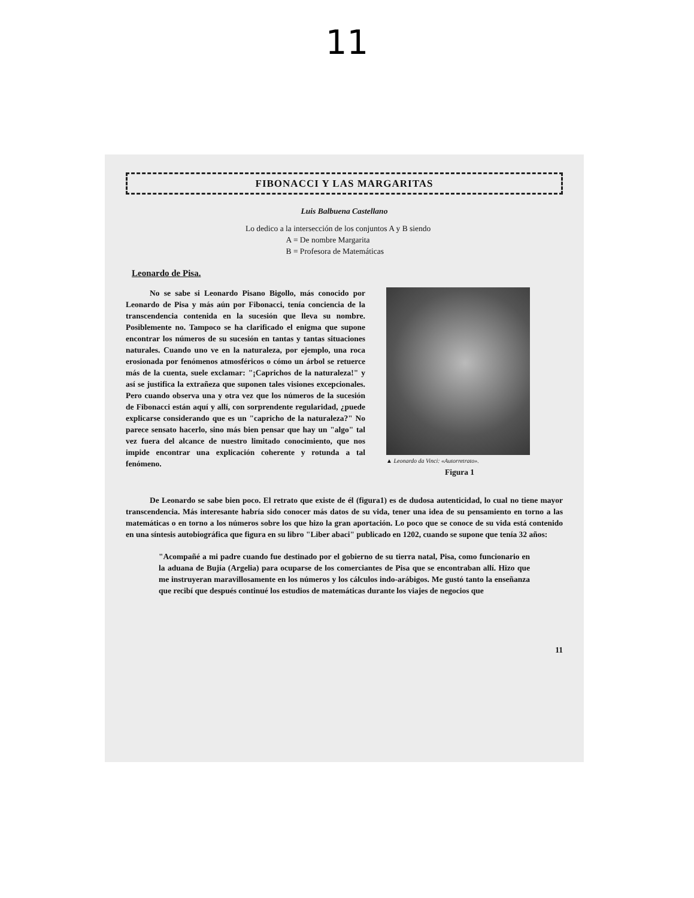11
FIBONACCI Y LAS MARGARITAS
Luis Balbuena Castellano
Lo dedico a la intersección de los conjuntos A y B siendo
A = De nombre Margarita
B = Profesora de Matemáticas
Leonardo de Pisa.
No se sabe si Leonardo Pisano Bigollo, más conocido por Leonardo de Pisa y más aún por Fibonacci, tenía conciencia de la transcendencia contenida en la sucesión que lleva su nombre. Posiblemente no. Tampoco se ha clarificado el enigma que supone encontrar los números de su sucesión en tantas y tantas situaciones naturales. Cuando uno ve en la naturaleza, por ejemplo, una roca erosionada por fenómenos atmosféricos o cómo un árbol se retuerce más de la cuenta, suele exclamar: "¡Caprichos de la naturaleza!" y así se justifica la extrañeza que suponen tales visiones excepcionales. Pero cuando observa una y otra vez que los números de la sucesión de Fibonacci están aquí y allí, con sorprendente regularidad, ¿puede explicarse considerando que es un "capricho de la naturaleza?" No parece sensato hacerlo, sino más bien pensar que hay un "algo" tal vez fuera del alcance de nuestro limitado conocimiento, que nos impide encontrar una explicación coherente y rotunda a tal fenómeno.
▲ Leonardo da Vinci: «Autorretrato».
Figura 1
De Leonardo se sabe bien poco. El retrato que existe de él (figura1) es de dudosa autenticidad, lo cual no tiene mayor transcendencia. Más interesante habría sido conocer más datos de su vida, tener una idea de su pensamiento en torno a las matemáticas o en torno a los números sobre los que hizo la gran aportación. Lo poco que se conoce de su vida está contenido en una síntesis autobiográfica que figura en su libro "Liber abaci" publicado en 1202, cuando se supone que tenía 32 años:
"Acompañé a mi padre cuando fue destinado por el gobierno de su tierra natal, Pisa, como funcionario en la aduana de Bujía (Argelia) para ocuparse de los comerciantes de Pisa que se encontraban allí. Hizo que me instruyeran maravillosamente en los números y los cálculos indo-arábigos. Me gustó tanto la enseñanza que recibí que después continué los estudios de matemáticas durante los viajes de negocios que
11